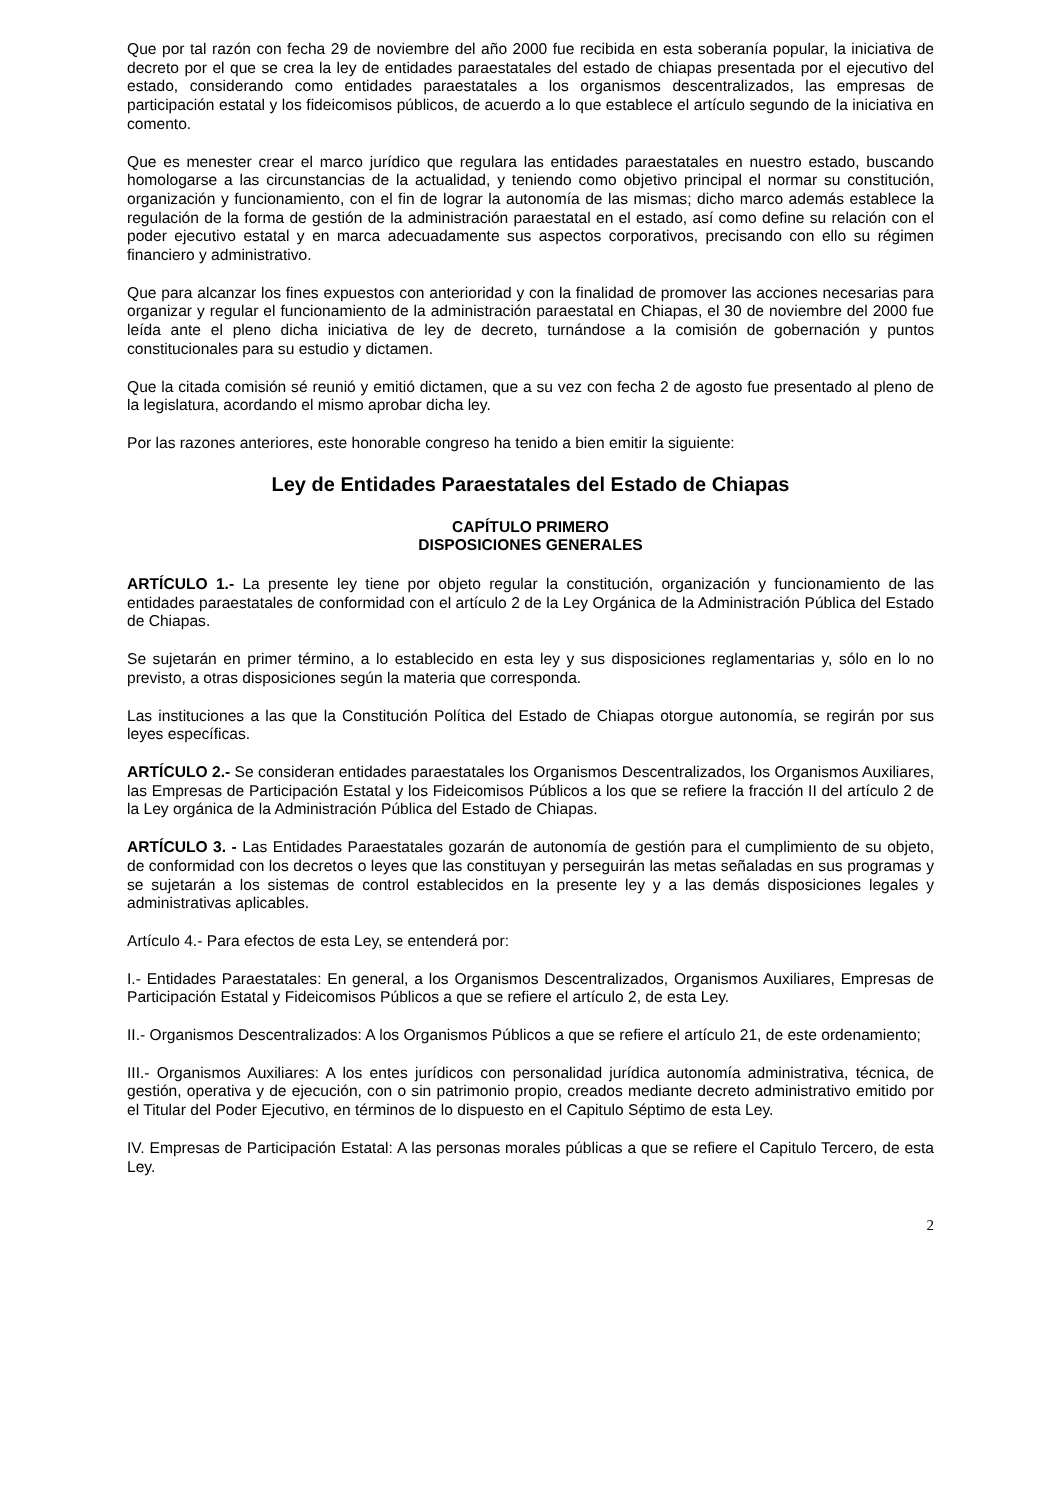Que por tal razón con fecha 29 de noviembre del año 2000 fue recibida en esta soberanía popular, la iniciativa de decreto por el que se crea la ley de entidades paraestatales del estado de chiapas presentada por el ejecutivo del estado, considerando como entidades paraestatales a los organismos descentralizados, las empresas de participación estatal y los fideicomisos públicos, de acuerdo a lo que establece el artículo segundo de la iniciativa en comento.
Que es menester crear el marco jurídico que regulara las entidades paraestatales en nuestro estado, buscando homologarse a las circunstancias de la actualidad, y teniendo como objetivo principal el normar su constitución, organización y funcionamiento, con el fin de lograr la autonomía de las mismas; dicho marco además establece la regulación de la forma de gestión de la administración paraestatal en el estado, así como define su relación con el poder ejecutivo estatal y en marca adecuadamente sus aspectos corporativos, precisando con ello su régimen financiero y administrativo.
Que para alcanzar los fines expuestos con anterioridad y con la finalidad de promover las acciones necesarias para organizar y regular el funcionamiento de la administración paraestatal en Chiapas, el 30 de noviembre del 2000 fue leída ante el pleno dicha iniciativa de ley de decreto, turnándose a la comisión de gobernación y puntos constitucionales para su estudio y dictamen.
Que la citada comisión sé reunió y emitió dictamen, que a su vez con fecha 2 de agosto fue presentado al pleno de la legislatura, acordando el mismo aprobar dicha ley.
Por las razones anteriores, este honorable congreso ha tenido a bien emitir la siguiente:
Ley de Entidades Paraestatales del Estado de Chiapas
CAPÍTULO PRIMERO
DISPOSICIONES GENERALES
ARTÍCULO 1.- La presente ley tiene por objeto regular la constitución, organización y funcionamiento de las entidades paraestatales de conformidad con el artículo 2 de la Ley Orgánica de la Administración Pública del Estado de Chiapas.
Se sujetarán en primer término, a lo establecido en esta ley y sus disposiciones reglamentarias y, sólo en lo no previsto, a otras disposiciones según la materia que corresponda.
Las instituciones a las que la Constitución Política del Estado de Chiapas otorgue autonomía, se regirán por sus leyes específicas.
ARTÍCULO 2.- Se consideran entidades paraestatales los Organismos Descentralizados, los Organismos Auxiliares, las Empresas de Participación Estatal y los Fideicomisos Públicos a los que se refiere la fracción II del artículo 2 de la Ley orgánica de la Administración Pública del Estado de Chiapas.
ARTÍCULO 3. - Las Entidades Paraestatales gozarán de autonomía de gestión para el cumplimiento de su objeto, de conformidad con los decretos o leyes que las constituyan y perseguirán las metas señaladas en sus programas y se sujetarán a los sistemas de control establecidos en la presente ley y a las demás disposiciones legales y administrativas aplicables.
Artículo 4.- Para efectos de esta Ley, se entenderá por:
I.- Entidades Paraestatales: En general, a los Organismos Descentralizados, Organismos Auxiliares, Empresas de Participación Estatal y Fideicomisos Públicos a que se refiere el artículo 2, de esta Ley.
II.- Organismos Descentralizados: A los Organismos Públicos a que se refiere el artículo 21, de este ordenamiento;
III.- Organismos Auxiliares: A los entes jurídicos con personalidad jurídica autonomía administrativa, técnica, de gestión, operativa y de ejecución, con o sin patrimonio propio, creados mediante decreto administrativo emitido por el Titular del Poder Ejecutivo, en términos de lo dispuesto en el Capitulo Séptimo de esta Ley.
IV. Empresas de Participación Estatal: A las personas morales públicas a que se refiere el Capitulo Tercero, de esta Ley.
2